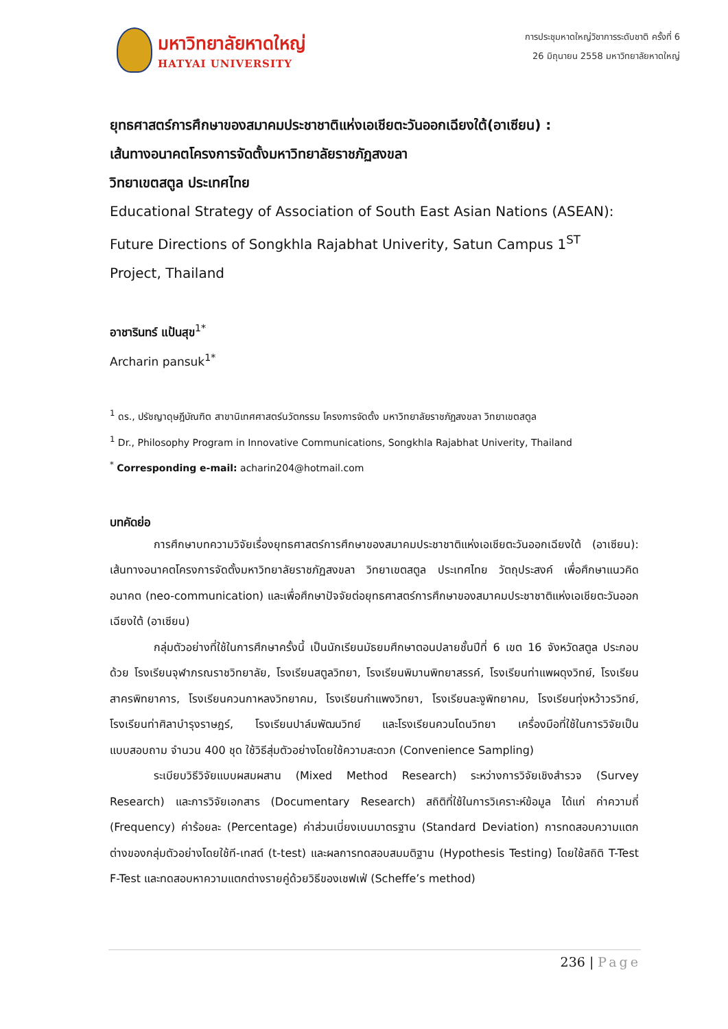มหาวิทยาลัยหาดใหญ่
HATYAI UNIVERSITY
การประชุมหาดใหญ่วิชาการระดับชาติ ครั้งที่ 6
26 มิถุนายน 2558 มหาวิทยาลัยหาดใหญ่
ยุทธศาสตร์การศึกษาของสมาคมประชาชาติแห่งเอเชียตะวันออกเฉียงใต้(อาเซียน) :
เส้นทางอนาคตโครงการจัดตั้งมหาวิทยาลัยราชภัฏสงขลา
วิทยาเขตสตูล ประเทศไทย
Educational Strategy of Association of South East Asian Nations (ASEAN):
Future Directions of Songkhla Rajabhat Univerity, Satun Campus 1<sup>ST</sup>
Project, Thailand
อาชารินทร์ แป้นสุข<sup>1*</sup>
Archarin pansuk<sup>1*</sup>
<sup>1</sup> ดร., ปรัชญาดุษฎีบัณฑิต สาขานิเทศศาสตร์นวัตกรรม โครงการจัดตั้ง มหาวิทยาลัยราชภัฏสงขลา วิทยาเขตสตูล
<sup>1</sup> Dr., Philosophy Program in Innovative Communications, Songkhla Rajabhat Univerity, Thailand
<sup>*</sup> Corresponding e-mail: acharin204@hotmail.com
บทคัดย่อ
การศึกษาบทความวิจัยเรื่องยุทธศาสตร์การศึกษาของสมาคมประชาชาติแห่งเอเชียตะวันออกเฉียงใต้ (อาเซียน): เส้นทางอนาคตโครงการจัดตั้งมหาวิทยาลัยราชภัฏสงขลา วิทยาเขตสตูล ประเทศไทย วัตถุประสงค์ เพื่อศึกษาแนวคิดอนาคต (neo-communication) และเพื่อศึกษาปัจจัยต่อยุทธศาสตร์การศึกษาของสมาคมประชาชาติแห่งเอเชียตะวันออกเฉียงใต้ (อาเซียน)
กลุ่มตัวอย่างที่ใช้ในการศึกษาครั้งนี้ เป็นนักเรียนมัธยมศึกษาตอนปลายชั้นปีที่ 6 เขต 16 จังหวัดสตูล ประกอบด้วย โรงเรียนจุฬาภรณราชวิทยาลัย, โรงเรียนสตูลวิทยา, โรงเรียนพิมานพิทยาสรรค์, โรงเรียนท่าแพผดุงวิทย์, โรงเรียนสาครพิทยาคาร, โรงเรียนควนกาหลงวิทยาคม, โรงเรียนกำแพงวิทยา, โรงเรียนละงูพิทยาคม, โรงเรียนทุ่งหว้าวรวิทย์, โรงเรียนท่าศิลาบำรุงราษฎร์, โรงเรียนปาล์มพัฒนวิทย์ และโรงเรียนควนโดนวิทยา เครื่องมือที่ใช้ในการวิจัยเป็นแบบสอบถาม จำนวน 400 ชุด ใช้วิธีสุ่มตัวอย่างโดยใช้ความสะดวก (Convenience Sampling)
ระเบียบวิธีวิจัยแบบผสมผสาน (Mixed Method Research) ระหว่างการวิจัยเชิงสำรวจ (Survey Research) และการวิจัยเอกสาร (Documentary Research) สถิติที่ใช้ในการวิเคราะห์ข้อมูล ได้แก่ ค่าความถี่ (Frequency) ค่าร้อยละ (Percentage) ค่าส่วนเบี่ยงเบนมาตรฐาน (Standard Deviation) การทดสอบความแตกต่างของกลุ่มตัวอย่างโดยใช้ที-เทสต์ (t-test) และผลการทดสอบสมมติฐาน (Hypothesis Testing) โดยใช้สถิติ T-Test F-Test และทดสอบหาความแตกต่างรายคู่ด้วยวิธีของเชฟเฟ่ (Scheffe’s method)
236 | Page